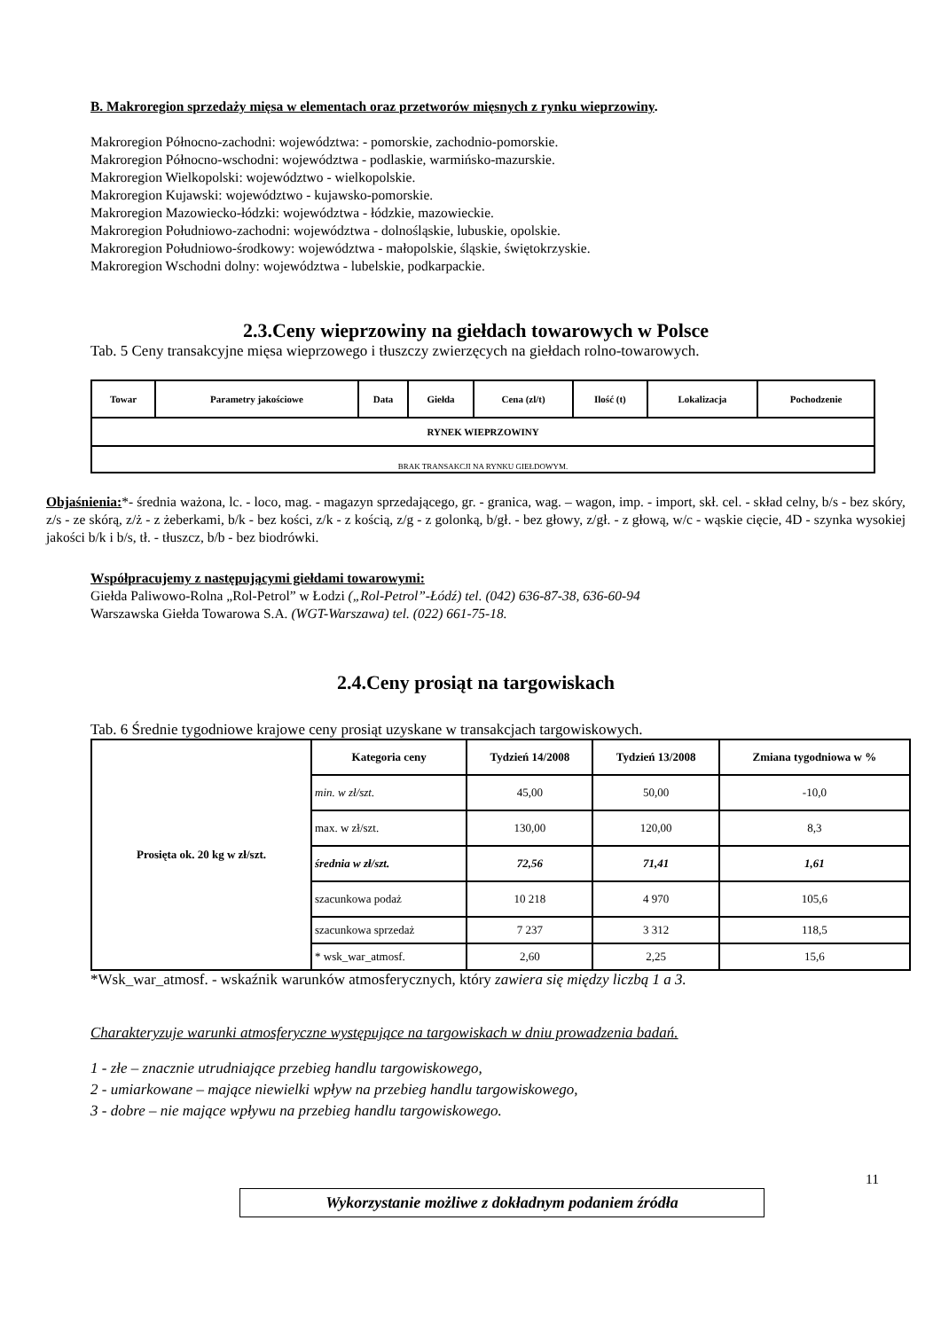B. Makroregion sprzedaży mięsa w elementach oraz przetworów mięsnych z rynku wieprzowiny.
Makroregion Północno-zachodni: województwa: - pomorskie, zachodnio-pomorskie.
Makroregion Północno-wschodni: województwa - podlaskie, warmińsko-mazurskie.
Makroregion Wielkopolski: województwo - wielkopolskie.
Makroregion Kujawski: województwo - kujawsko-pomorskie.
Makroregion Mazowiecko-łódzki: województwa - łódzkie, mazowieckie.
Makroregion Południowo-zachodni: województwa - dolnośląskie, lubuskie, opolskie.
Makroregion Południowo-środkowy: województwa - małopolskie, śląskie, świętokrzyskie.
Makroregion Wschodni dolny: województwa - lubelskie, podkarpackie.
2.3.Ceny wieprzowiny na giełdach towarowych w Polsce
Tab. 5 Ceny transakcyjne mięsa wieprzowego i tłuszczy zwierzęcych na giełdach rolno-towarowych.
| Towar | Parametry jakościowe | Data | Giełda | Cena (zl/t) | Ilość (t) | Lokalizacja | Pochodzenie |
| --- | --- | --- | --- | --- | --- | --- | --- |
| RYNEK WIEPRZOWINY | | | | | | | |
| BRAK TRANSAKCJI NA RYNKU GIEŁDOWYM. | | | | | | | |
Objaśnienia:*- średnia ważona, lc. - loco, mag. - magazyn sprzedającego, gr. - granica, wag. – wagon, imp. - import, skł. cel. - skład celny, b/s - bez skóry, z/s - ze skórą, z/ż - z żeberkami, b/k - bez kości, z/k - z kością, z/g - z golonką, b/gł. - bez głowy, z/gł. - z głową, w/c - wąskie cięcie, 4D - szynka wysokiej jakości b/k i b/s, tł. - tłuszcz, b/b - bez biodrówki.
Współpracujemy z następującymi giełdami towarowymi:
Giełda Paliwowo-Rolna „Rol-Petrol” w Łodzi („Rol-Petrol”-Łódź) tel. (042) 636-87-38, 636-60-94
Warszawska Giełda Towarowa S.A. (WGT-Warszawa) tel. (022) 661-75-18.
2.4.Ceny prosiąt na targowiskach
Tab. 6 Średnie tygodniowe krajowe ceny prosiąt uzyskane w transakcjach targowiskowych.
| Prosięta ok. 20 kg w zł/szt. | Kategoria ceny | Tydzień 14/2008 | Tydzień 13/2008 | Zmiana tygodniowa w % |
| --- | --- | --- | --- | --- |
| | min. w zł/szt. | 45,00 | 50,00 | -10,0 |
| | max. w zł/szt. | 130,00 | 120,00 | 8,3 |
| | średnia w zł/szt. | 72,56 | 71,41 | 1,61 |
| | szacunkowa podaż | 10 218 | 4 970 | 105,6 |
| | szacunkowa sprzedaż | 7 237 | 3 312 | 118,5 |
| | * wsk_war_atmosf. | 2,60 | 2,25 | 15,6 |
*Wsk_war_atmosf. - wskaźnik warunków atmosferycznych, który zawiera się między liczbą 1 a 3.
Charakteryzuje warunki atmosferyczne występujące na targowiskach w dniu prowadzenia badań.
1 - złe – znacznie utrudniające przebieg handlu targowiskowego,
2 - umiarkowane – mające niewielki wpływ na przebieg handlu targowiskowego,
3 - dobre – nie mające wpływu na przebieg handlu targowiskowego.
11
Wykorzystanie możliwe z dokładnym podaniem źródła